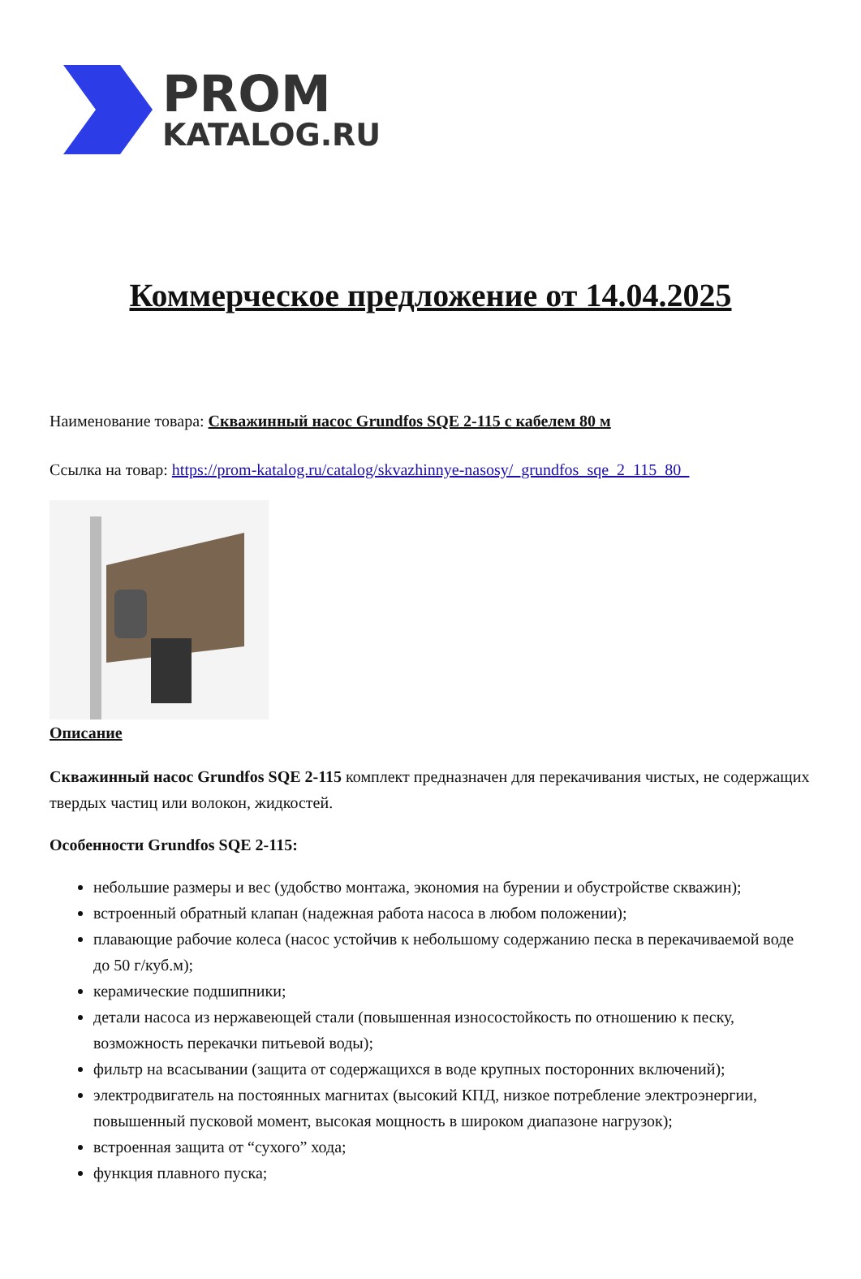PROM
KATALOG.RU
Коммерческое предложение от 14.04.2025
Наименование товара: Скважинный насос Grundfos SQE 2-115 с кабелем 80 м
Ссылка на товар: https://prom-katalog.ru/catalog/skvazhinnye-nasosy/_grundfos_sqe_2_115_80_
Описание
Скважинный насос Grundfos SQE 2-115 комплект предназначен для перекачивания чистых, не содержащих твердых частиц или волокон, жидкостей.
Особенности Grundfos SQE 2-115:
небольшие размеры и вес (удобство монтажа, экономия на бурении и обустройстве скважин);
встроенный обратный клапан (надежная работа насоса в любом положении);
плавающие рабочие колеса (насос устойчив к небольшому содержанию песка в перекачиваемой воде до 50 г/куб.м);
керамические подшипники;
детали насоса из нержавеющей стали (повышенная износостойкость по отношению к песку, возможность перекачки питьевой воды);
фильтр на всасывании (защита от содержащихся в воде крупных посторонних включений);
электродвигатель на постоянных магнитах (высокий КПД, низкое потребление электроэнергии, повышенный пусковой момент, высокая мощность в широком диапазоне нагрузок);
встроенная защита от “сухого” хода;
функция плавного пуска;